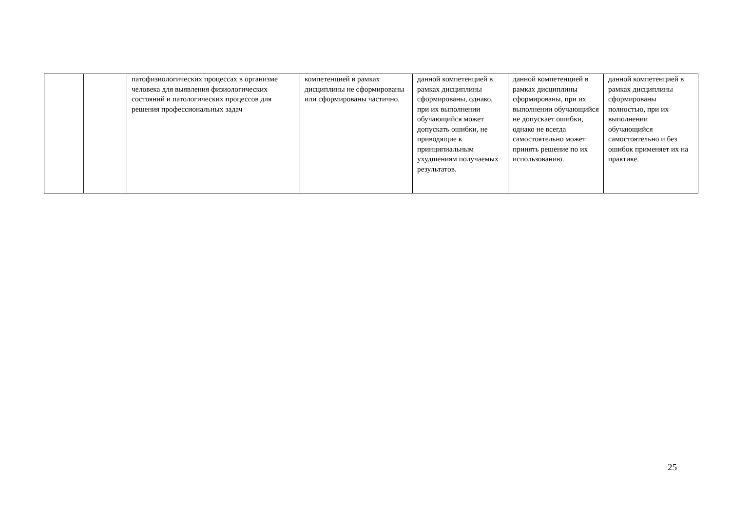| | | патофизиологических процессах в организме человека для выявления физиологических состояний и патологических процессов для решения профессиональных задач | компетенцией в рамках дисциплины не сформированы или сформированы частично. | данной компетенцией в рамках дисциплины сформированы, однако, при их выполнении обучающийся может допускать ошибки, не приводящие к принципиальным ухудшениям получаемых результатов. | данной компетенцией в рамках дисциплины сформированы, при их выполнении обучающийся не допускает ошибки, однако не всегда самостоятельно может принять решение по их использованию. | данной компетенцией в рамках дисциплины сформированы полностью, при их выполнении обучающийся самостоятельно и без ошибок применяет их на практике. |
25